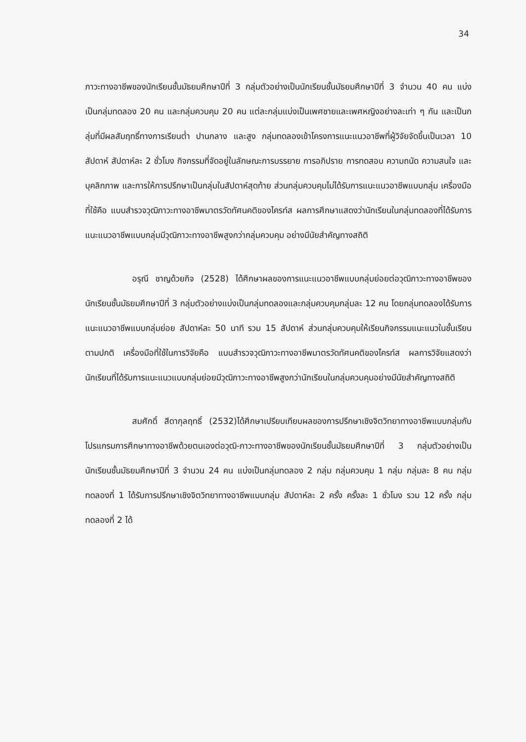34
ภาวะทางอาชีพของนักเรียนชั้นมัธยมศึกษาปีที่ 3 กลุ่มตัวอย่างเป็นนักเรียนชั้นมัธยมศึกษาปีที่ 3 จำนวน 40 คน แบ่งเป็นกลุ่มทดลอง 20 คน และกลุ่มควบคุม 20 คน แต่ละกลุ่มแบ่งเป็นเพศชายและเพศหญิงอย่างละเท่า ๆ กัน และเป็นกลุ่มที่มีผลสัมฤทธิ์ทางการเรียนต่ำ ปานกลาง และสูง กลุ่มทดลองเข้าโครงการแนะแนวอาชีพที่ผู้วิจัยจัดขึ้นเป็นเวลา 10 สัปดาห์ สัปดาห์ละ 2 ชั่วโมง กิจกรรมที่จัดอยู่ในลักษณะการบรรยาย การอภิปราย การทดสอบ ความถนัด ความสนใจ และบุคลิกภาพ และการให้การปรึกษาเป็นกลุ่มในสัปดาห์สุดท้าย ส่วนกลุ่มควบคุมไม่ได้รับการแนะแนวอาชีพแบบกลุ่ม เครื่องมือที่ใช้คือ แบบสำรวจวุฒิภาวะทางอาชีพมาตรวัดทัศนคติของไครท์ส ผลการศึกษาแสดงว่านักเรียนในกลุ่มทดลองที่ได้รับการแนะแนวอาชีพแบบกลุ่มมีวุฒิภาวะทางอาชีพสูงกว่ากลุ่มควบคุม อย่างมีนัยสำคัญทางสถิติ
อรุณี ชาญด้วยกิจ (2528) ได้ศึกษาผลของการแนะแนวอาชีพแบบกลุ่มย่อยต่อวุฒิภาวะทางอาชีพของนักเรียนชั้นมัธยมศึกษาปีที่ 3 กลุ่มตัวอย่างแบ่งเป็นกลุ่มทดลองและกลุ่มควบคุมกลุ่มละ 12 คน โดยกลุ่มทดลองได้รับการแนะแนวอาชีพแบบกลุ่มย่อย สัปดาห์ละ 50 นาที รวม 15 สัปดาห์ ส่วนกลุ่มควบคุมให้เรียนกิจกรรมแนะแนวในชั้นเรียนตามปกติ เครื่องมือที่ใช้ในการวิจัยคือ แบบสำรวจวุฒิภาวะทางอาชีพมาตรวัดทัศนคติของไครท์ส ผลการวิจัยแสดงว่านักเรียนที่ได้รับการแนะแนวแบบกลุ่มย่อยมีวุฒิภาวะทางอาชีพสูงกว่านักเรียนในกลุ่มควบคุมอย่างมีนัยสำคัญทางสถิติ
สมศักดิ์ สีดากุลฤทธิ์ (2532)ได้ศึกษาเปรียบเทียบผลของการปรึกษาเชิงจิตวิทยาทางอาชีพแบบกลุ่มกับโปรแกรมการศึกษาทางอาชีพด้วยตนเองต่อวุฒิ-ภาวะทางอาชีพของนักเรียนชั้นมัธยมศึกษาปีที่ 3 กลุ่มตัวอย่างเป็นนักเรียนชั้นมัธยมศึกษาปีที่ 3 จำนวน 24 คน แบ่งเป็นกลุ่มทดลอง 2 กลุ่ม กลุ่มควบคุม 1 กลุ่ม กลุ่มละ 8 คน กลุ่มทดลองที่ 1 ได้รับการปรึกษาเชิงจิตวิทยาทางอาชีพแบบกลุ่ม สัปดาห์ละ 2 ครั้ง ครั้งละ 1 ชั่วโมง รวม 12 ครั้ง กลุ่มทดลองที่ 2 ได้